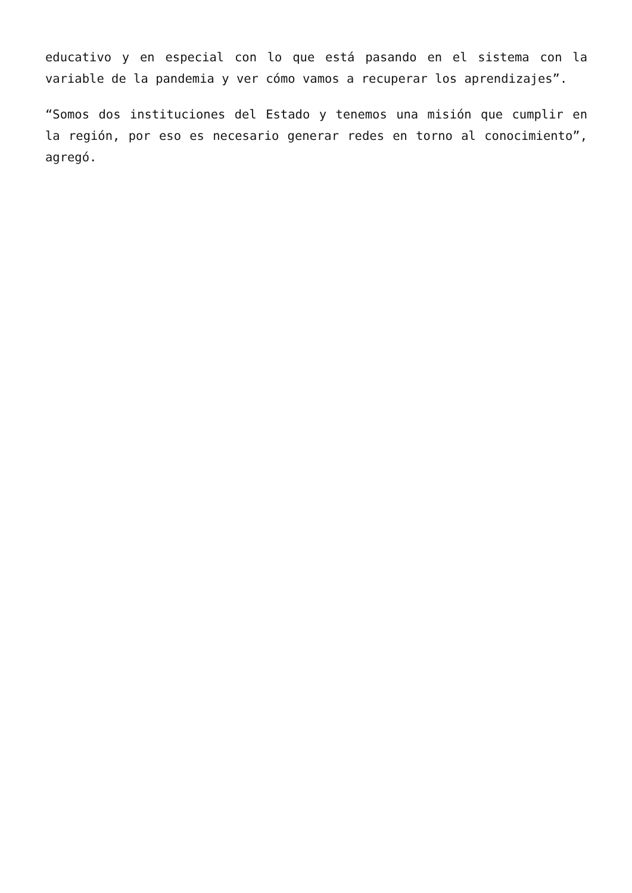educativo y en especial con lo que está pasando en el sistema con la variable de la pandemia y ver cómo vamos a recuperar los aprendizajes”.
“Somos dos instituciones del Estado y tenemos una misión que cumplir en la región, por eso es necesario generar redes en torno al conocimiento”, agregó.